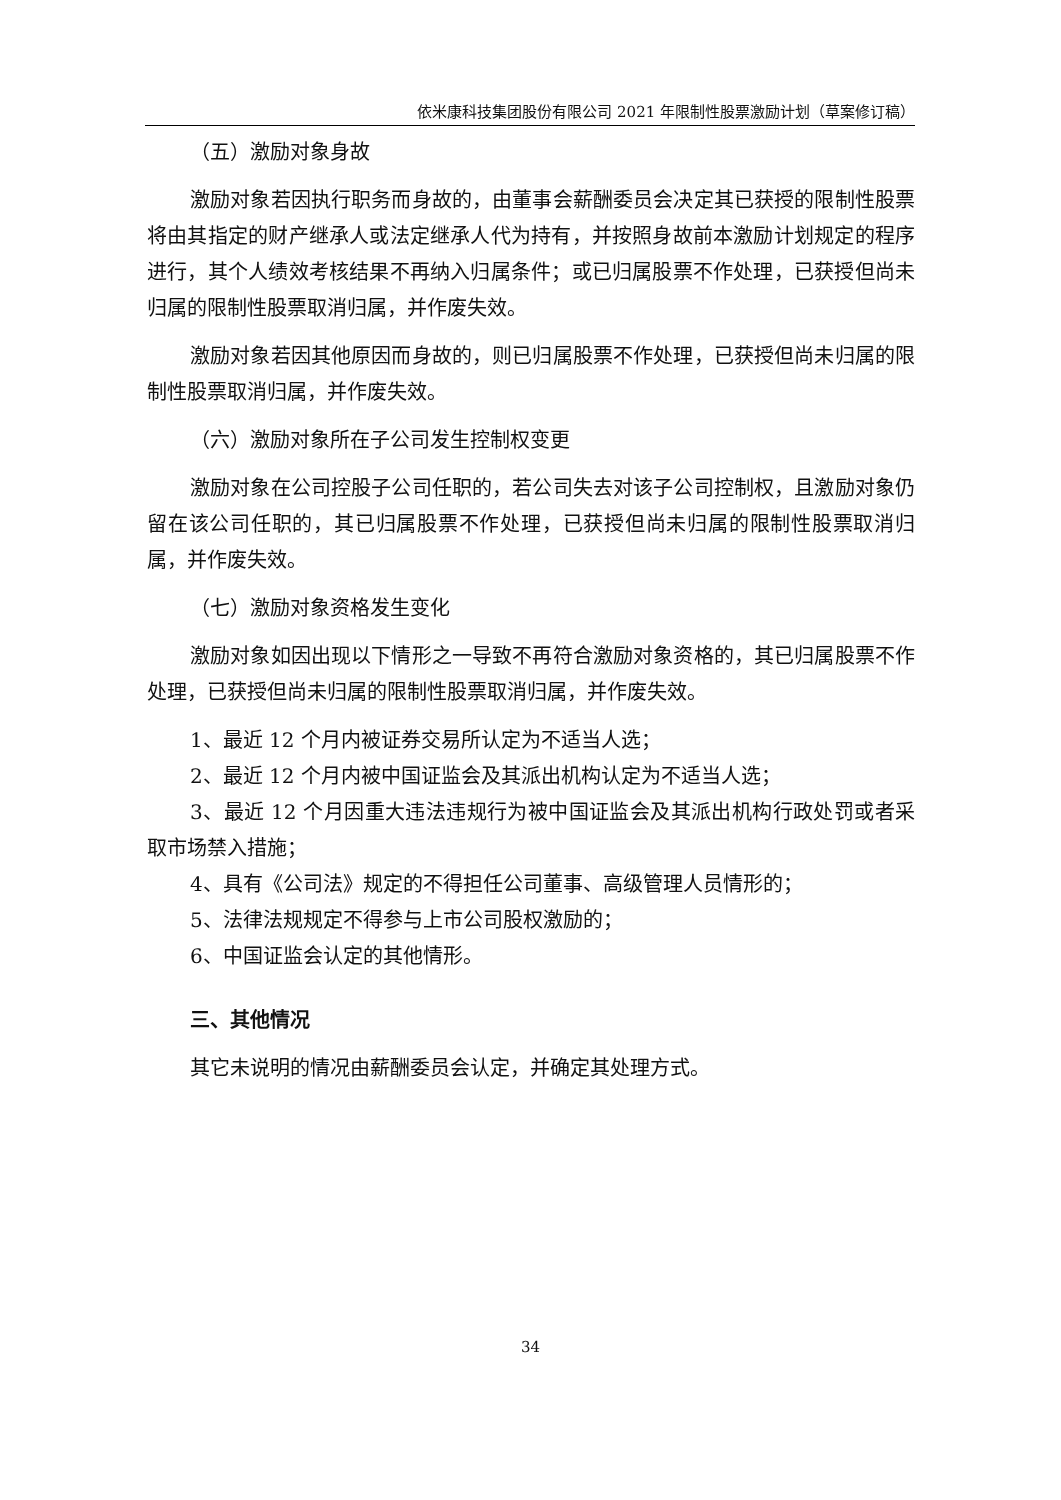依米康科技集团股份有限公司 2021 年限制性股票激励计划（草案修订稿）
（五）激励对象身故
激励对象若因执行职务而身故的，由董事会薪酬委员会决定其已获授的限制性股票将由其指定的财产继承人或法定继承人代为持有，并按照身故前本激励计划规定的程序进行，其个人绩效考核结果不再纳入归属条件；或已归属股票不作处理，已获授但尚未归属的限制性股票取消归属，并作废失效。
激励对象若因其他原因而身故的，则已归属股票不作处理，已获授但尚未归属的限制性股票取消归属，并作废失效。
（六）激励对象所在子公司发生控制权变更
激励对象在公司控股子公司任职的，若公司失去对该子公司控制权，且激励对象仍留在该公司任职的，其已归属股票不作处理，已获授但尚未归属的限制性股票取消归属，并作废失效。
（七）激励对象资格发生变化
激励对象如因出现以下情形之一导致不再符合激励对象资格的，其已归属股票不作处理，已获授但尚未归属的限制性股票取消归属，并作废失效。
1、最近 12 个月内被证券交易所认定为不适当人选；
2、最近 12 个月内被中国证监会及其派出机构认定为不适当人选；
3、最近 12 个月因重大违法违规行为被中国证监会及其派出机构行政处罚或者采取市场禁入措施；
4、具有《公司法》规定的不得担任公司董事、高级管理人员情形的；
5、法律法规规定不得参与上市公司股权激励的；
6、中国证监会认定的其他情形。
三、其他情况
其它未说明的情况由薪酬委员会认定，并确定其处理方式。
34